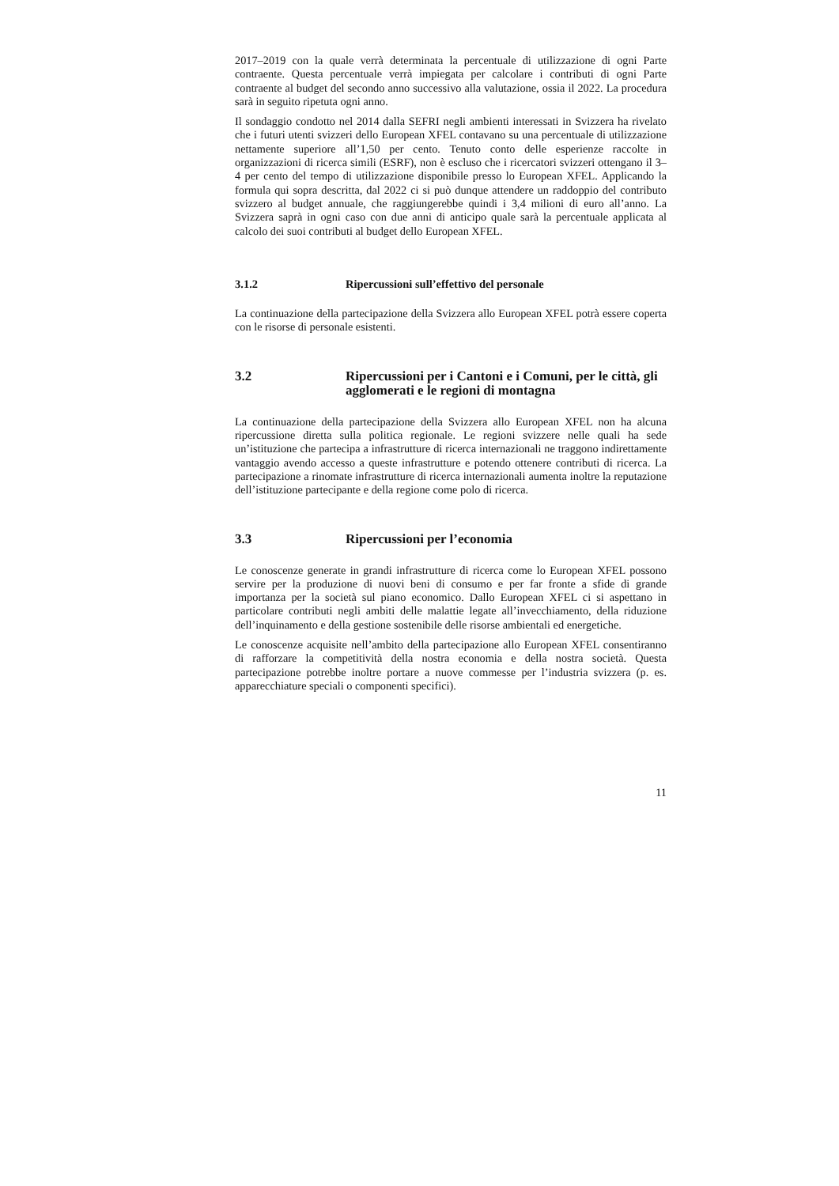2017–2019 con la quale verrà determinata la percentuale di utilizzazione di ogni Parte contraente. Questa percentuale verrà impiegata per calcolare i contributi di ogni Parte contraente al budget del secondo anno successivo alla valutazione, ossia il 2022. La procedura sarà in seguito ripetuta ogni anno.
Il sondaggio condotto nel 2014 dalla SEFRI negli ambienti interessati in Svizzera ha rivelato che i futuri utenti svizzeri dello European XFEL contavano su una percentuale di utilizzazione nettamente superiore all’1,50 per cento. Tenuto conto delle esperienze raccolte in organizzazioni di ricerca simili (ESRF), non è escluso che i ricercatori svizzeri ottengano il 3–4 per cento del tempo di utilizzazione disponibile presso lo European XFEL. Applicando la formula qui sopra descritta, dal 2022 ci si può dunque attendere un raddoppio del contributo svizzero al budget annuale, che raggiungerebbe quindi i 3,4 milioni di euro all’anno. La Svizzera saprà in ogni caso con due anni di anticipo quale sarà la percentuale applicata al calcolo dei suoi contributi al budget dello European XFEL.
3.1.2 Ripercussioni sull’effettivo del personale
La continuazione della partecipazione della Svizzera allo European XFEL potrà essere coperta con le risorse di personale esistenti.
3.2 Ripercussioni per i Cantoni e i Comuni, per le città, gli agglomerati e le regioni di montagna
La continuazione della partecipazione della Svizzera allo European XFEL non ha alcuna ripercussione diretta sulla politica regionale. Le regioni svizzere nelle quali ha sede un’istituzione che partecipa a infrastrutture di ricerca internazionali ne traggono indirettamente vantaggio avendo accesso a queste infrastrutture e potendo ottenere contributi di ricerca. La partecipazione a rinomate infrastrutture di ricerca internazionali aumenta inoltre la reputazione dell’istituzione partecipante e della regione come polo di ricerca.
3.3 Ripercussioni per l’economia
Le conoscenze generate in grandi infrastrutture di ricerca come lo European XFEL possono servire per la produzione di nuovi beni di consumo e per far fronte a sfide di grande importanza per la società sul piano economico. Dallo European XFEL ci si aspettano in particolare contributi negli ambiti delle malattie legate all’invecchiamento, della riduzione dell’inquinamento e della gestione sostenibile delle risorse ambientali ed energetiche.
Le conoscenze acquisite nell’ambito della partecipazione allo European XFEL consentiranno di rafforzare la competitività della nostra economia e della nostra società. Questa partecipazione potrebbe inoltre portare a nuove commesse per l’industria svizzera (p. es. apparecchiature speciali o componenti specifici).
11